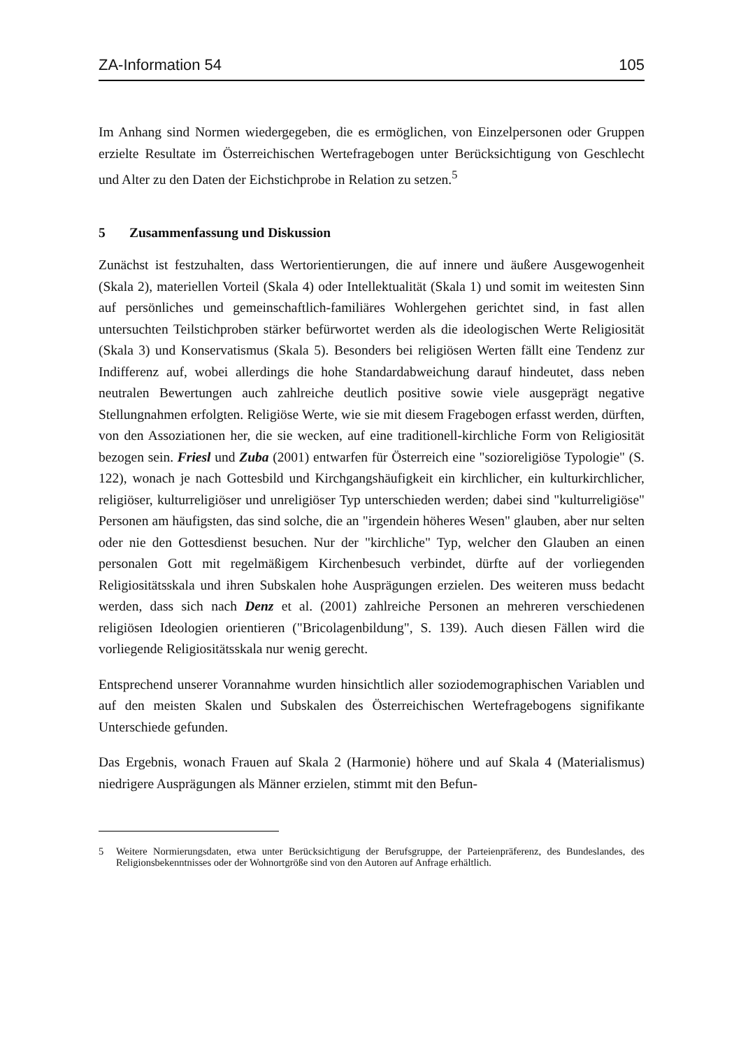ZA-Information 54 105
Im Anhang sind Normen wiedergegeben, die es ermöglichen, von Einzelpersonen oder Gruppen erzielte Resultate im Österreichischen Wertefragebogen unter Berücksichtigung von Geschlecht und Alter zu den Daten der Eichstichprobe in Relation zu setzen.<sup>5</sup>
5 Zusammenfassung und Diskussion
Zunächst ist festzuhalten, dass Wertorientierungen, die auf innere und äußere Ausgewogenheit (Skala 2), materiellen Vorteil (Skala 4) oder Intellektualität (Skala 1) und somit im weitesten Sinn auf persönliches und gemeinschaftlich-familiäres Wohlergehen gerichtet sind, in fast allen untersuchten Teilstichproben stärker befürwortet werden als die ideologischen Werte Religiosität (Skala 3) und Konservatismus (Skala 5). Besonders bei religiösen Werten fällt eine Tendenz zur Indifferenz auf, wobei allerdings die hohe Standardabweichung darauf hindeutet, dass neben neutralen Bewertungen auch zahlreiche deutlich positive sowie viele ausgeprägt negative Stellungnahmen erfolgten. Religiöse Werte, wie sie mit diesem Fragebogen erfasst werden, dürften, von den Assoziationen her, die sie wecken, auf eine traditionell-kirchliche Form von Religiosität bezogen sein. Friesl und Zuba (2001) entwarfen für Österreich eine "sozioreligiöse Typologie" (S. 122), wonach je nach Gottesbild und Kirchgangshäufigkeit ein kirchlicher, ein kulturkirchlicher, religiöser, kulturreligiöser und unreligiöser Typ unterschieden werden; dabei sind "kulturreligiöse" Personen am häufigsten, das sind solche, die an "irgendein höheres Wesen" glauben, aber nur selten oder nie den Gottesdienst besuchen. Nur der "kirchliche" Typ, welcher den Glauben an einen personalen Gott mit regelmäßigem Kirchenbesuch verbindet, dürfte auf der vorliegenden Religiositätsskala und ihren Subskalen hohe Ausprägungen erzielen. Des weiteren muss bedacht werden, dass sich nach Denz et al. (2001) zahlreiche Personen an mehreren verschiedenen religiösen Ideologien orientieren ("Bricolagenbildung", S. 139). Auch diesen Fällen wird die vorliegende Religiositätsskala nur wenig gerecht.
Entsprechend unserer Vorannahme wurden hinsichtlich aller soziodemographischen Variablen und auf den meisten Skalen und Subskalen des Österreichischen Wertefragebogens signifikante Unterschiede gefunden.
Das Ergebnis, wonach Frauen auf Skala 2 (Harmonie) höhere und auf Skala 4 (Materialismus) niedrigere Ausprägungen als Männer erzielen, stimmt mit den Befun-
5 Weitere Normierungsdaten, etwa unter Berücksichtigung der Berufsgruppe, der Parteienpräferenz, des Bundeslandes, des Religionsbekenntnisses oder der Wohnortgröße sind von den Autoren auf Anfrage erhältlich.